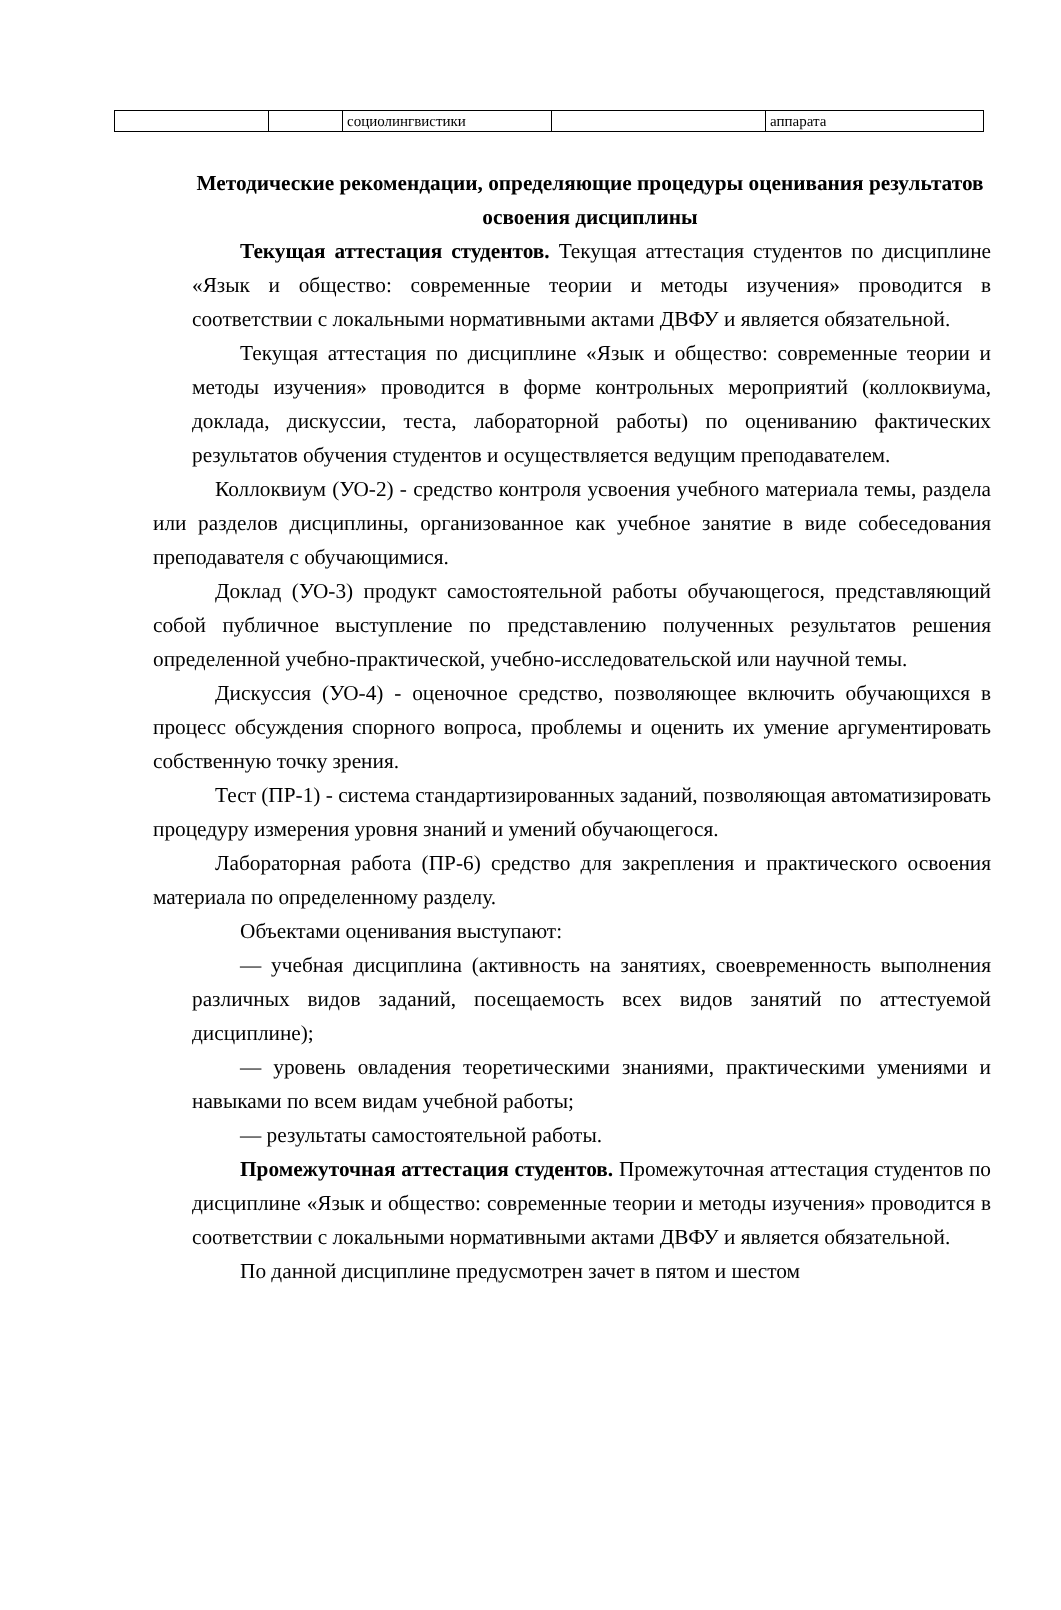| | | социолингвистики | | аппарата |
Методические рекомендации, определяющие процедуры оценивания результатов освоения дисциплины
Текущая аттестация студентов. Текущая аттестация студентов по дисциплине «Язык и общество: современные теории и методы изучения» проводится в соответствии с локальными нормативными актами ДВФУ и является обязательной.
Текущая аттестация по дисциплине «Язык и общество: современные теории и методы изучения» проводится в форме контрольных мероприятий (коллоквиума, доклада, дискуссии, теста, лабораторной работы) по оцениванию фактических результатов обучения студентов и осуществляется ведущим преподавателем.
Коллоквиум (УО-2) - средство контроля усвоения учебного материала темы, раздела или разделов дисциплины, организованное как учебное занятие в виде собеседования преподавателя с обучающимися.
Доклад (УО-3) продукт самостоятельной работы обучающегося, представляющий собой публичное выступление по представлению полученных результатов решения определенной учебно-практической, учебно-исследовательской или научной темы.
Дискуссия (УО-4) - оценочное средство, позволяющее включить обучающихся в процесс обсуждения спорного вопроса, проблемы и оценить их умение аргументировать собственную точку зрения.
Тест (ПР-1) - система стандартизированных заданий, позволяющая автоматизировать процедуру измерения уровня знаний и умений обучающегося.
Лабораторная работа (ПР-6) средство для закрепления и практического освоения материала по определенному разделу.
Объектами оценивания выступают:
— учебная дисциплина (активность на занятиях, своевременность выполнения различных видов заданий, посещаемость всех видов занятий по аттестуемой дисциплине);
— уровень овладения теоретическими знаниями, практическими умениями и навыками по всем видам учебной работы;
— результаты самостоятельной работы.
Промежуточная аттестация студентов. Промежуточная аттестация студентов по дисциплине «Язык и общество: современные теории и методы изучения» проводится в соответствии с локальными нормативными актами ДВФУ и является обязательной.
По данной дисциплине предусмотрен зачет в пятом и шестом